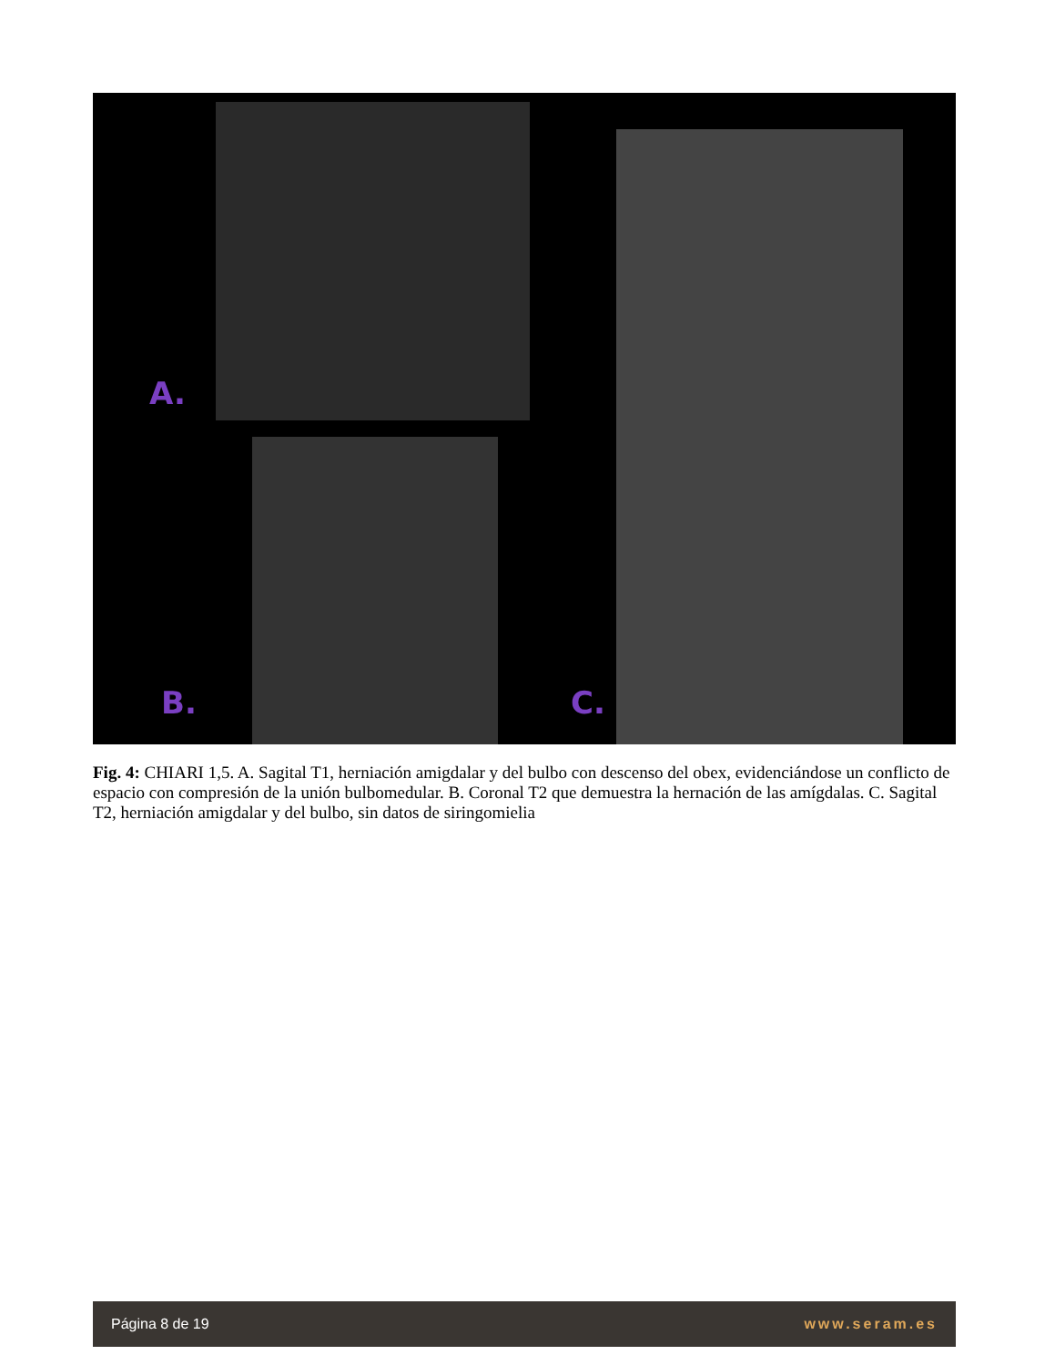A.
B. C.
Fig. 4: CHIARI 1,5. A. Sagital T1, herniación amigdalar y del bulbo con descenso del obex, evidenciándose un conflicto de espacio con compresión de la unión bulbomedular. B. Coronal T2 que demuestra la hernación de las amígdalas. C. Sagital T2, herniación amigdalar y del bulbo, sin datos de siringomielia
Página 8 de 19 www.seram.es